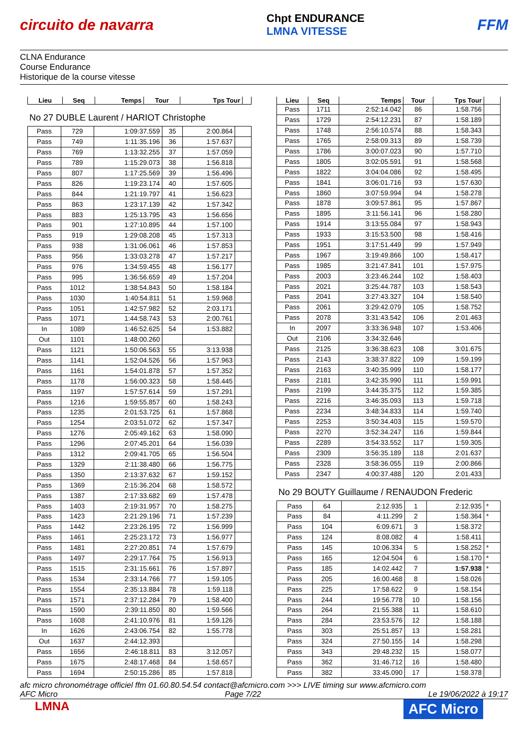circuito de navarra Chpt ENDURANCE
LMNA VITESSE FFM
CLNA Endurance
Course Endurance
Historique de la course vitesse
| Lieu | Seq | Temps | Tour | Tps Tour | |
| --- | --- | --- | --- | --- | --- |
No 27 DUBLE Laurent / HARIOT Christophe
| Pass | 729 | 1:09:37.559 | 35 | 2:00.864 | |
| Pass | 749 | 1:11:35.196 | 36 | 1:57.637 | |
| Pass | 769 | 1:13:32.255 | 37 | 1:57.059 | |
| Pass | 789 | 1:15:29.073 | 38 | 1:56.818 | |
| Pass | 807 | 1:17:25.569 | 39 | 1:56.496 | |
| Pass | 826 | 1:19:23.174 | 40 | 1:57.605 | |
| Pass | 844 | 1:21:19.797 | 41 | 1:56.623 | |
| Pass | 863 | 1:23:17.139 | 42 | 1:57.342 | |
| Pass | 883 | 1:25:13.795 | 43 | 1:56.656 | |
| Pass | 901 | 1:27:10.895 | 44 | 1:57.100 | |
| Pass | 919 | 1:29:08.208 | 45 | 1:57.313 | |
| Pass | 938 | 1:31:06.061 | 46 | 1:57.853 | |
| Pass | 956 | 1:33:03.278 | 47 | 1:57.217 | |
| Pass | 976 | 1:34:59.455 | 48 | 1:56.177 | |
| Pass | 995 | 1:36:56.659 | 49 | 1:57.204 | |
| Pass | 1012 | 1:38:54.843 | 50 | 1:58.184 | |
| Pass | 1030 | 1:40:54.811 | 51 | 1:59.968 | |
| Pass | 1051 | 1:42:57.982 | 52 | 2:03.171 | |
| Pass | 1071 | 1:44:58.743 | 53 | 2:00.761 | |
| In | 1089 | 1:46:52.625 | 54 | 1:53.882 | |
| Out | 1101 | 1:48:00.260 | | | |
| Pass | 1121 | 1:50:06.563 | 55 | 3:13.938 | |
| Pass | 1141 | 1:52:04.526 | 56 | 1:57.963 | |
| Pass | 1161 | 1:54:01.878 | 57 | 1:57.352 | |
| Pass | 1178 | 1:56:00.323 | 58 | 1:58.445 | |
| Pass | 1197 | 1:57:57.614 | 59 | 1:57.291 | |
| Pass | 1216 | 1:59:55.857 | 60 | 1:58.243 | |
| Pass | 1235 | 2:01:53.725 | 61 | 1:57.868 | |
| Pass | 1254 | 2:03:51.072 | 62 | 1:57.347 | |
| Pass | 1276 | 2:05:49.162 | 63 | 1:58.090 | |
| Pass | 1296 | 2:07:45.201 | 64 | 1:56.039 | |
| Pass | 1312 | 2:09:41.705 | 65 | 1:56.504 | |
| Pass | 1329 | 2:11:38.480 | 66 | 1:56.775 | |
| Pass | 1350 | 2:13:37.632 | 67 | 1:59.152 | |
| Pass | 1369 | 2:15:36.204 | 68 | 1:58.572 | |
| Pass | 1387 | 2:17:33.682 | 69 | 1:57.478 | |
| Pass | 1403 | 2:19:31.957 | 70 | 1:58.275 | |
| Pass | 1423 | 2:21:29.196 | 71 | 1:57.239 | |
| Pass | 1442 | 2:23:26.195 | 72 | 1:56.999 | |
| Pass | 1461 | 2:25:23.172 | 73 | 1:56.977 | |
| Pass | 1481 | 2:27:20.851 | 74 | 1:57.679 | |
| Pass | 1497 | 2:29:17.764 | 75 | 1:56.913 | |
| Pass | 1515 | 2:31:15.661 | 76 | 1:57.897 | |
| Pass | 1534 | 2:33:14.766 | 77 | 1:59.105 | |
| Pass | 1554 | 2:35:13.884 | 78 | 1:59.118 | |
| Pass | 1571 | 2:37:12.284 | 79 | 1:58.400 | |
| Pass | 1590 | 2:39:11.850 | 80 | 1:59.566 | |
| Pass | 1608 | 2:41:10.976 | 81 | 1:59.126 | |
| In | 1626 | 2:43:06.754 | 82 | 1:55.778 | |
| Out | 1637 | 2:44:12.393 | | | |
| Pass | 1656 | 2:46:18.811 | 83 | 3:12.057 | |
| Pass | 1675 | 2:48:17.468 | 84 | 1:58.657 | |
| Pass | 1694 | 2:50:15.286 | 85 | 1:57.818 | |
| Lieu | Seq | Temps | Tour | Tps Tour | |
| --- | --- | --- | --- | --- | --- |
| Pass | 1711 | 2:52:14.042 | 86 | 1:58.756 | |
| Pass | 1729 | 2:54:12.231 | 87 | 1:58.189 | |
| Pass | 1748 | 2:56:10.574 | 88 | 1:58.343 | |
| Pass | 1765 | 2:58:09.313 | 89 | 1:58.739 | |
| Pass | 1786 | 3:00:07.023 | 90 | 1:57.710 | |
| Pass | 1805 | 3:02:05.591 | 91 | 1:58.568 | |
| Pass | 1822 | 3:04:04.086 | 92 | 1:58.495 | |
| Pass | 1841 | 3:06:01.716 | 93 | 1:57.630 | |
| Pass | 1860 | 3:07:59.994 | 94 | 1:58.278 | |
| Pass | 1878 | 3:09:57.861 | 95 | 1:57.867 | |
| Pass | 1895 | 3:11:56.141 | 96 | 1:58.280 | |
| Pass | 1914 | 3:13:55.084 | 97 | 1:58.943 | |
| Pass | 1933 | 3:15:53.500 | 98 | 1:58.416 | |
| Pass | 1951 | 3:17:51.449 | 99 | 1:57.949 | |
| Pass | 1967 | 3:19:49.866 | 100 | 1:58.417 | |
| Pass | 1985 | 3:21:47.841 | 101 | 1:57.975 | |
| Pass | 2003 | 3:23:46.244 | 102 | 1:58.403 | |
| Pass | 2021 | 3:25:44.787 | 103 | 1:58.543 | |
| Pass | 2041 | 3:27:43.327 | 104 | 1:58.540 | |
| Pass | 2061 | 3:29:42.079 | 105 | 1:58.752 | |
| Pass | 2078 | 3:31:43.542 | 106 | 2:01.463 | |
| In | 2097 | 3:33:36.948 | 107 | 1:53.406 | |
| Out | 2106 | 3:34:32.646 | | | |
| Pass | 2125 | 3:36:38.623 | 108 | 3:01.675 | |
| Pass | 2143 | 3:38:37.822 | 109 | 1:59.199 | |
| Pass | 2163 | 3:40:35.999 | 110 | 1:58.177 | |
| Pass | 2181 | 3:42:35.990 | 111 | 1:59.991 | |
| Pass | 2199 | 3:44:35.375 | 112 | 1:59.385 | |
| Pass | 2216 | 3:46:35.093 | 113 | 1:59.718 | |
| Pass | 2234 | 3:48:34.833 | 114 | 1:59.740 | |
| Pass | 2253 | 3:50:34.403 | 115 | 1:59.570 | |
| Pass | 2270 | 3:52:34.247 | 116 | 1:59.844 | |
| Pass | 2289 | 3:54:33.552 | 117 | 1:59.305 | |
| Pass | 2309 | 3:56:35.189 | 118 | 2:01.637 | |
| Pass | 2328 | 3:58:36.055 | 119 | 2:00.866 | |
| Pass | 2347 | 4:00:37.488 | 120 | 2:01.433 | |
No 29 BOUTY Guillaume / RENAUDON Frederic
| Pass | 64 | 2:12.935 | 1 | 2:12.935 | * |
| Pass | 84 | 4:11.299 | 2 | 1:58.364 | * |
| Pass | 104 | 6:09.671 | 3 | 1:58.372 | |
| Pass | 124 | 8:08.082 | 4 | 1:58.411 | |
| Pass | 145 | 10:06.334 | 5 | 1:58.252 | * |
| Pass | 165 | 12:04.504 | 6 | 1:58.170 | * |
| Pass | 185 | 14:02.442 | 7 | 1:57.938 | * |
| Pass | 205 | 16:00.468 | 8 | 1:58.026 | |
| Pass | 225 | 17:58.622 | 9 | 1:58.154 | |
| Pass | 244 | 19:56.778 | 10 | 1:58.156 | |
| Pass | 264 | 21:55.388 | 11 | 1:58.610 | |
| Pass | 284 | 23:53.576 | 12 | 1:58.188 | |
| Pass | 303 | 25:51.857 | 13 | 1:58.281 | |
| Pass | 324 | 27:50.155 | 14 | 1:58.298 | |
| Pass | 343 | 29:48.232 | 15 | 1:58.077 | |
| Pass | 362 | 31:46.712 | 16 | 1:58.480 | |
| Pass | 382 | 33:45.090 | 17 | 1:58.378 | |
afc micro chronométrage officiel ffm 01.60.80.54.54 contact@afcmicro.com >>> LIVE timing sur www.afcmicro.com
AFC Micro Page 7/22 Le 19/06/2022 à 19:17
LMNA AFC Micro